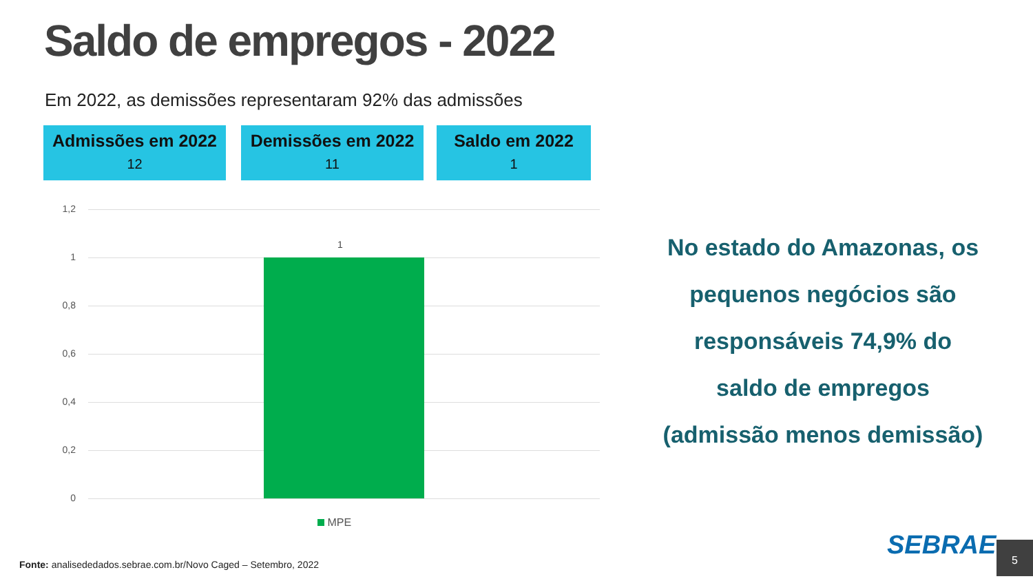Saldo de empregos - 2022
Em 2022, as demissões representaram 92% das admissões
Admissões em 2022
12
Demissões em 2022
11
Saldo em 2022
1
1,2
1
0,8
0,6
0,4
0,2
0
1
MPE
No estado do Amazonas, os pequenos negócios são responsáveis 74,9% do saldo de empregos (admissão menos demissão)
Fonte: analisededados.sebrae.com.br/Novo Caged – Setembro, 2022
SEBRAE 5